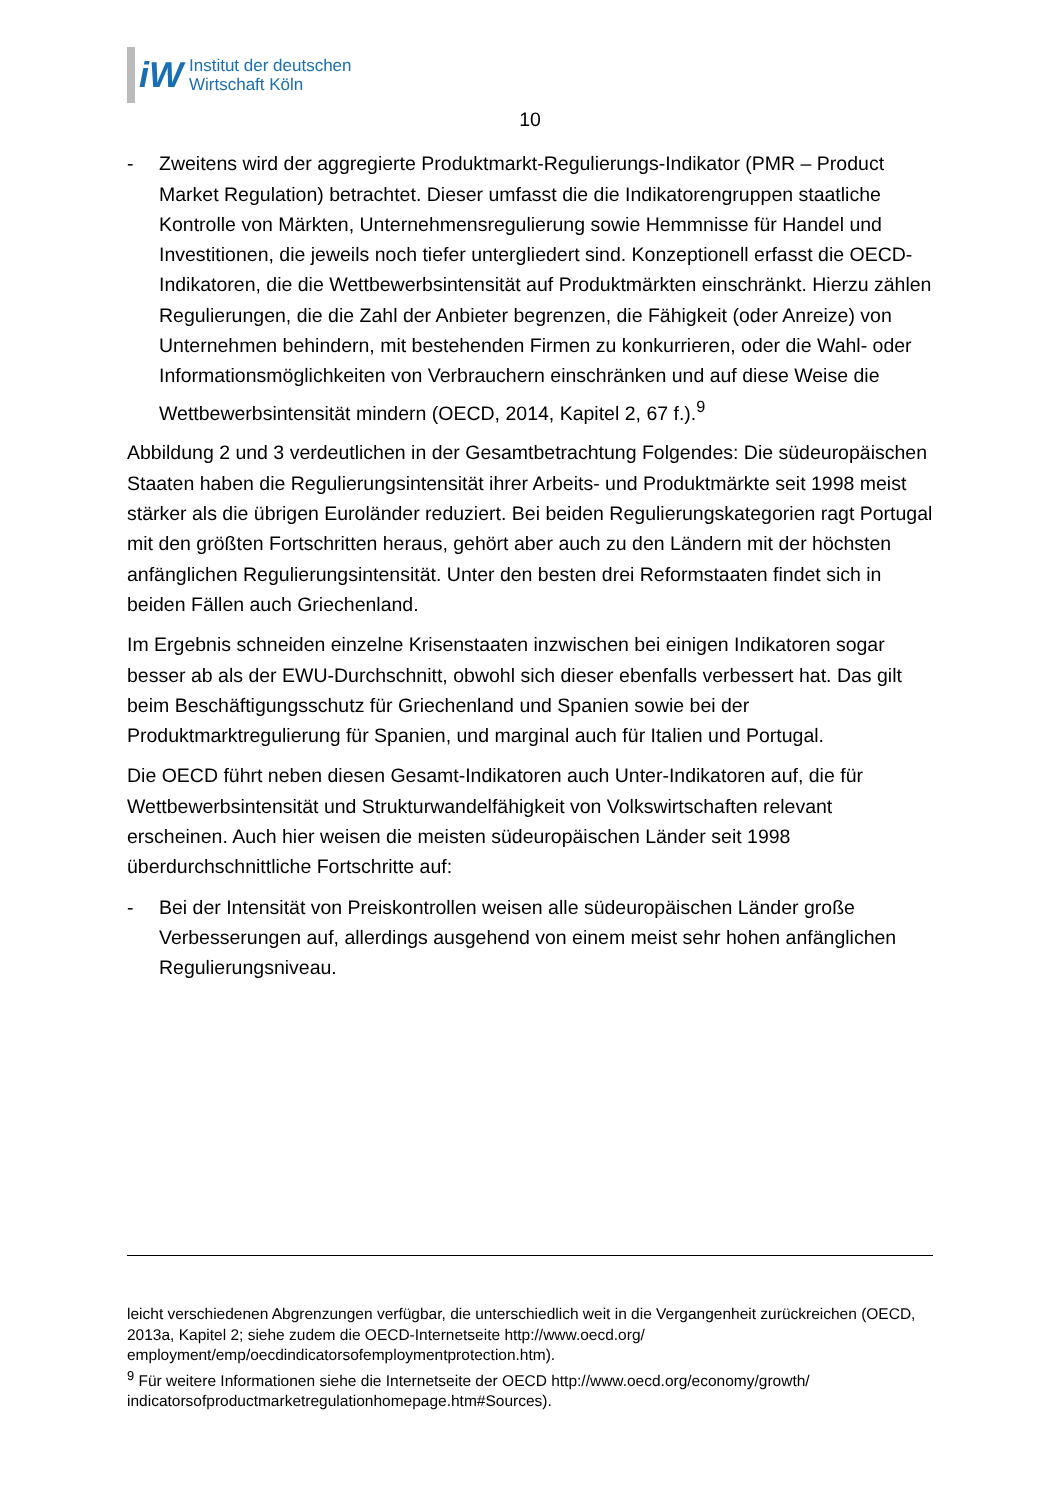iW
Institut der deutschen
Wirtschaft Köln
10
- Zweitens wird der aggregierte Produktmarkt-Regulierungs-Indikator (PMR – Product Market Regulation) betrachtet. Dieser umfasst die die Indikatorengruppen staatliche Kontrolle von Märkten, Unternehmensregulierung sowie Hemmnisse für Handel und Investitionen, die jeweils noch tiefer untergliedert sind. Konzeptionell erfasst die OECD-Indikatoren, die die Wettbewerbsintensität auf Produktmärkten einschränkt. Hierzu zählen Regulierungen, die die Zahl der Anbieter begrenzen, die Fähigkeit (oder Anreize) von Unternehmen behindern, mit bestehenden Firmen zu konkurrieren, oder die Wahl- oder Informationsmöglichkeiten von Verbrauchern einschränken und auf diese Weise die Wettbewerbsintensität mindern (OECD, 2014, Kapitel 2, 67 f.).<sup>9</sup>
Abbildung 2 und 3 verdeutlichen in der Gesamtbetrachtung Folgendes: Die südeuropäischen Staaten haben die Regulierungsintensität ihrer Arbeits- und Produktmärkte seit 1998 meist stärker als die übrigen Euroländer reduziert. Bei beiden Regulierungskategorien ragt Portugal mit den größten Fortschritten heraus, gehört aber auch zu den Ländern mit der höchsten anfänglichen Regulierungsintensität. Unter den besten drei Reformstaaten findet sich in beiden Fällen auch Griechenland.
Im Ergebnis schneiden einzelne Krisenstaaten inzwischen bei einigen Indikatoren sogar besser ab als der EWU-Durchschnitt, obwohl sich dieser ebenfalls verbessert hat. Das gilt beim Beschäftigungsschutz für Griechenland und Spanien sowie bei der Produktmarktregulierung für Spanien, und marginal auch für Italien und Portugal.
Die OECD führt neben diesen Gesamt-Indikatoren auch Unter-Indikatoren auf, die für Wettbewerbsintensität und Strukturwandelfähigkeit von Volkswirtschaften relevant erscheinen. Auch hier weisen die meisten südeuropäischen Länder seit 1998 überdurchschnittliche Fortschritte auf:
- Bei der Intensität von Preiskontrollen weisen alle südeuropäischen Länder große Verbesserungen auf, allerdings ausgehend von einem meist sehr hohen anfänglichen Regulierungsniveau.
leicht verschiedenen Abgrenzungen verfügbar, die unterschiedlich weit in die Vergangenheit zurückreichen (OECD, 2013a, Kapitel 2; siehe zudem die OECD-Internetseite http://www.oecd.org/ employment/emp/oecdindicatorsofemploymentprotection.htm).
<sup>9</sup> Für weitere Informationen siehe die Internetseite der OECD http://www.oecd.org/economy/growth/ indicatorsofproductmarketregulationhomepage.htm#Sources).